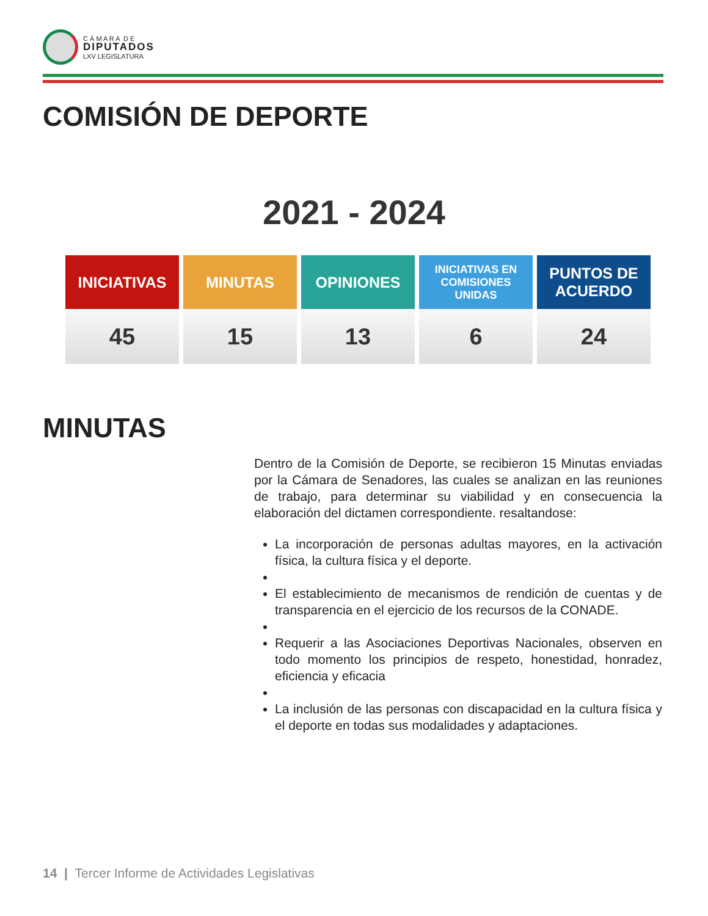C Á M A R A D E
DIPUTADOS
LXV LEGISLATURA
COMISIÓN DE DEPORTE
2021 - 2024
| INICIATIVAS | MINUTAS | OPINIONES | INICIATIVAS EN COMISIONES UNIDAS | PUNTOS DE ACUERDO |
| --- | --- | --- | --- | --- |
| 45 | 15 | 13 | 6 | 24 |
MINUTAS
Dentro de la Comisión de Deporte, se recibieron 15 Minutas enviadas por la Cámara de Senadores, las cuales se analizan en las reuniones de trabajo, para determinar su viabilidad y en consecuencia la elaboración del dictamen correspondiente. resaltandose:
La incorporación de personas adultas mayores, en la activación física, la cultura física y el deporte.
El establecimiento de mecanismos de rendición de cuentas y de transparencia en el ejercicio de los recursos de la CONADE.
Requerir a las Asociaciones Deportivas Nacionales, observen en todo momento los principios de respeto, honestidad, honradez, eficiencia y eficacia
La inclusión de las personas con discapacidad en la cultura física y el deporte en todas sus modalidades y adaptaciones.
14 | Tercer Informe de Actividades Legislativas